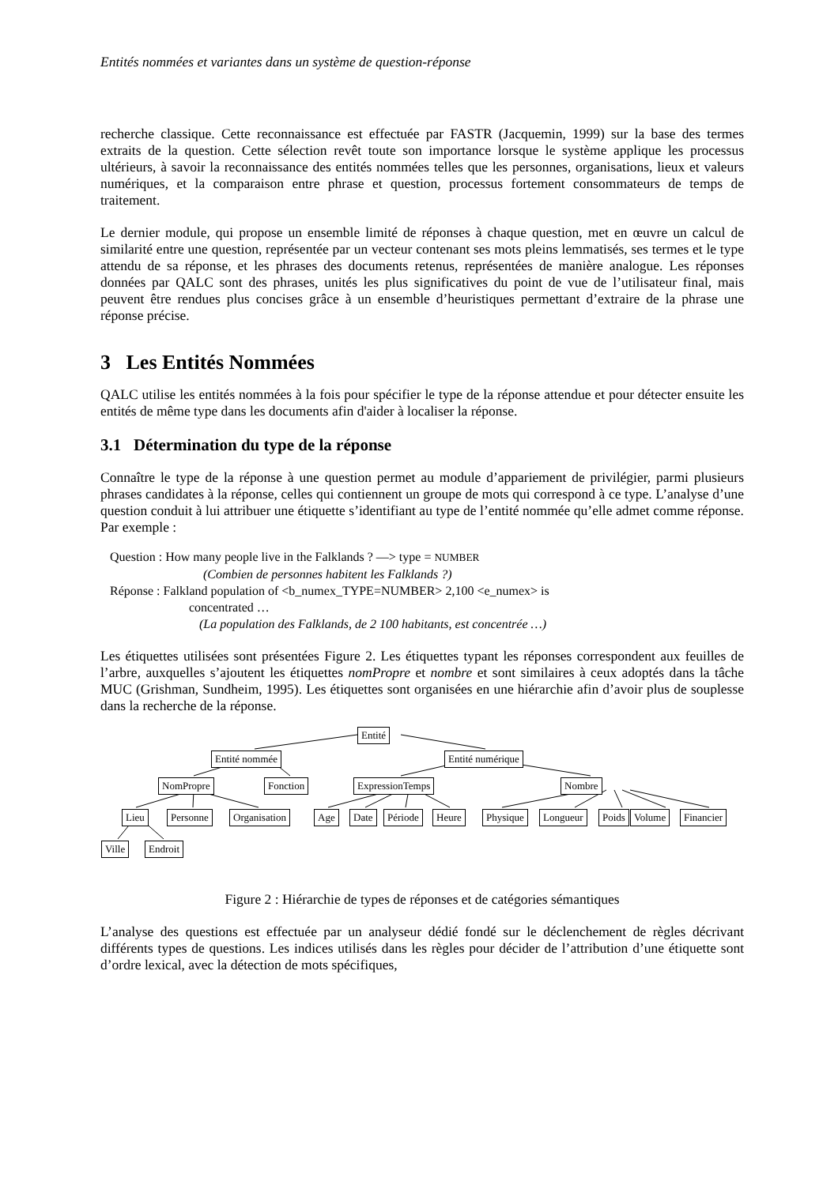Entités nommées et variantes dans un système de question-réponse
recherche classique. Cette reconnaissance est effectuée par FASTR (Jacquemin, 1999) sur la base des termes extraits de la question. Cette sélection revêt toute son importance lorsque le système applique les processus ultérieurs, à savoir la reconnaissance des entités nommées telles que les personnes, organisations, lieux et valeurs numériques, et la comparaison entre phrase et question, processus fortement consommateurs de temps de traitement.
Le dernier module, qui propose un ensemble limité de réponses à chaque question, met en œuvre un calcul de similarité entre une question, représentée par un vecteur contenant ses mots pleins lemmatisés, ses termes et le type attendu de sa réponse, et les phrases des documents retenus, représentées de manière analogue. Les réponses données par QALC sont des phrases, unités les plus significatives du point de vue de l’utilisateur final, mais peuvent être rendues plus concises grâce à un ensemble d’heuristiques permettant d’extraire de la phrase une réponse précise.
3 Les Entités Nommées
QALC utilise les entités nommées à la fois pour spécifier le type de la réponse attendue et pour détecter ensuite les entités de même type dans les documents afin d'aider à localiser la réponse.
3.1 Détermination du type de la réponse
Connaître le type de la réponse à une question permet au module d’appariement de privilégier, parmi plusieurs phrases candidates à la réponse, celles qui contiennent un groupe de mots qui correspond à ce type. L’analyse d’une question conduit à lui attribuer une étiquette s’identifiant au type de l’entité nommée qu’elle admet comme réponse. Par exemple :
Question : How many people live in the Falklands ? —> type = NUMBER
(Combien de personnes habitent les Falklands ?)
Réponse : Falkland population of <b_numex_TYPE=NUMBER> 2,100 <e_numex> is
concentrated …
(La population des Falklands, de 2 100 habitants, est concentrée …)
Les étiquettes utilisées sont présentées Figure 2. Les étiquettes typant les réponses correspondent aux feuilles de l’arbre, auxquelles s’ajoutent les étiquettes nomPropre et nombre et sont similaires à ceux adoptés dans la tâche MUC (Grishman, Sundheim, 1995). Les étiquettes sont organisées en une hiérarchie afin d’avoir plus de souplesse dans la recherche de la réponse.
Entité
Entité nommée Entité numérique
NomPropre Fonction ExpressionTemps Nombre
Lieu Personne Organisation Age Date Période Heure Physique Longueur Poids Volume Financier
Ville Endroit
Figure 2 : Hiérarchie de types de réponses et de catégories sémantiques
L’analyse des questions est effectuée par un analyseur dédié fondé sur le déclenchement de règles décrivant différents types de questions. Les indices utilisés dans les règles pour décider de l’attribution d’une étiquette sont d’ordre lexical, avec la détection de mots spécifiques,